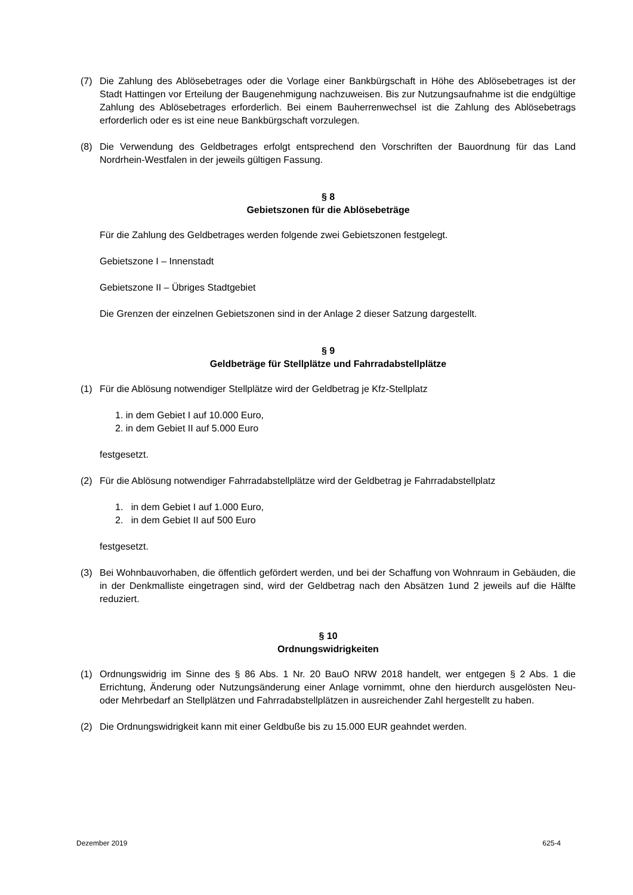(7) Die Zahlung des Ablösebetrages oder die Vorlage einer Bankbürgschaft in Höhe des Ablösebetrages ist der Stadt Hattingen vor Erteilung der Baugenehmigung nachzuweisen. Bis zur Nutzungsaufnahme ist die endgültige Zahlung des Ablösebetrages erforderlich. Bei einem Bauherrenwechsel ist die Zahlung des Ablösebetrags erforderlich oder es ist eine neue Bankbürgschaft vorzulegen.
(8) Die Verwendung des Geldbetrages erfolgt entsprechend den Vorschriften der Bauordnung für das Land Nordrhein-Westfalen in der jeweils gültigen Fassung.
§ 8
Gebietszonen für die Ablösebeträge
Für die Zahlung des Geldbetrages werden folgende zwei Gebietszonen festgelegt.
Gebietszone I – Innenstadt
Gebietszone II – Übriges Stadtgebiet
Die Grenzen der einzelnen Gebietszonen sind in der Anlage 2 dieser Satzung dargestellt.
§ 9
Geldbeträge für Stellplätze und Fahrradabstellplätze
(1) Für die Ablösung notwendiger Stellplätze wird der Geldbetrag je Kfz-Stellplatz
1. in dem Gebiet I auf 10.000 Euro,
2. in dem Gebiet II auf 5.000 Euro
festgesetzt.
(2) Für die Ablösung notwendiger Fahrradabstellplätze wird der Geldbetrag je Fahrradabstellplatz
1. in dem Gebiet I auf 1.000 Euro,
2. in dem Gebiet II auf 500 Euro
festgesetzt.
(3) Bei Wohnbauvorhaben, die öffentlich gefördert werden, und bei der Schaffung von Wohnraum in Gebäuden, die in der Denkmalliste eingetragen sind, wird der Geldbetrag nach den Absätzen 1und 2 jeweils auf die Hälfte reduziert.
§ 10
Ordnungswidrigkeiten
(1) Ordnungswidrig im Sinne des § 86 Abs. 1 Nr. 20 BauO NRW 2018 handelt, wer entgegen § 2 Abs. 1 die Errichtung, Änderung oder Nutzungsänderung einer Anlage vornimmt, ohne den hierdurch ausgelösten Neu- oder Mehrbedarf an Stellplätzen und Fahrradabstellplätzen in ausreichender Zahl hergestellt zu haben.
(2) Die Ordnungswidrigkeit kann mit einer Geldbuße bis zu 15.000 EUR geahndet werden.
Dezember 2019 625-4